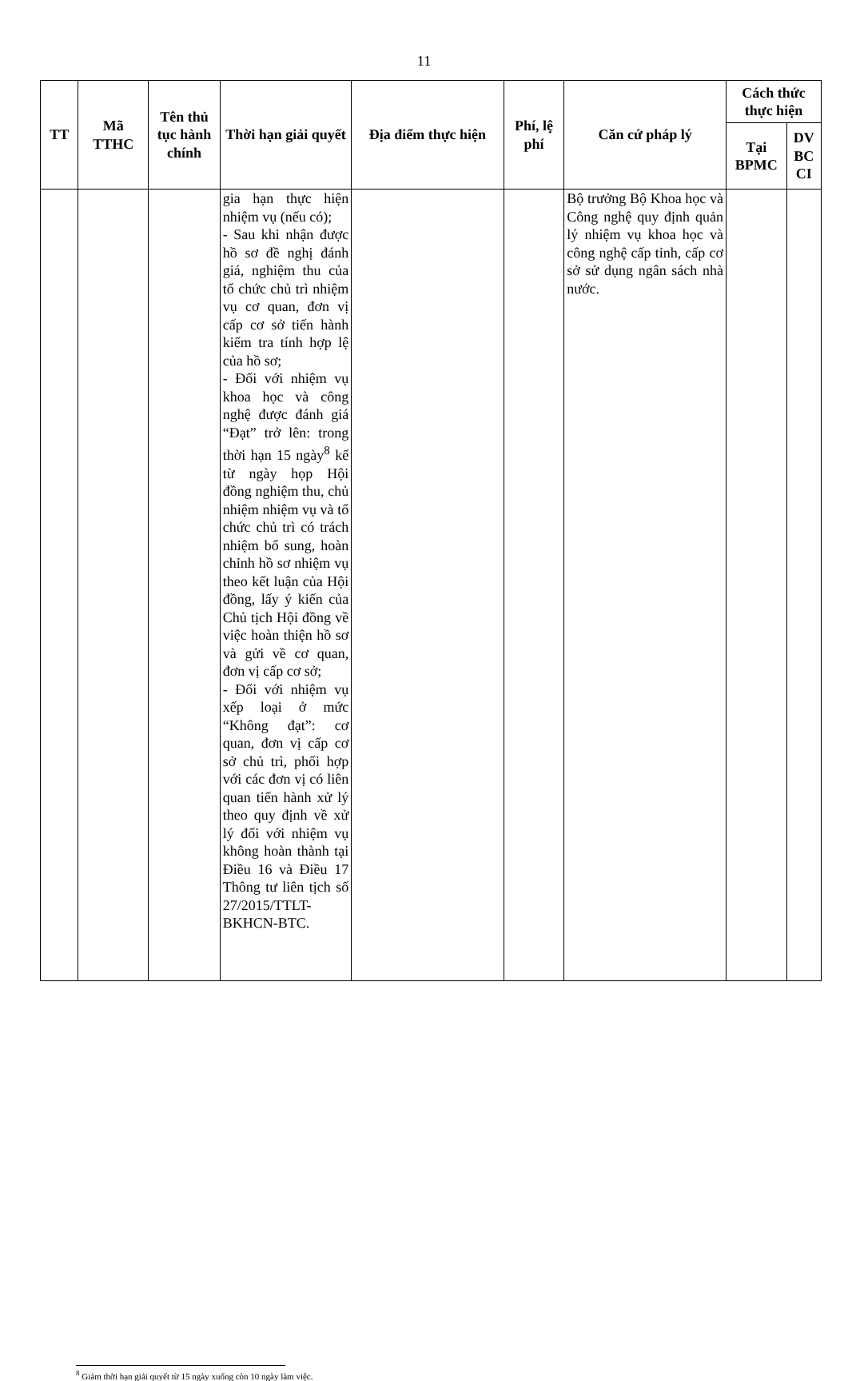11
| TT | Mã TTHC | Tên thủ tục hành chính | Thời hạn giải quyết | Địa điểm thực hiện | Phí, lệ phí | Căn cứ pháp lý | Cách thức thực hiện | |
| --- | --- | --- | --- | --- | --- | --- | --- | --- |
| | | | | | | | Tại BPMC | DV BC CI |
| | | | gia hạn thực hiện nhiệm vụ (nếu có); - Sau khi nhận được hồ sơ đề nghị đánh giá, nghiệm thu của tổ chức chủ trì nhiệm vụ cơ quan, đơn vị cấp cơ sở tiến hành kiểm tra tính hợp lệ của hồ sơ; - Đối với nhiệm vụ khoa học và công nghệ được đánh giá “Đạt” trở lên: trong thời hạn 15 ngày<sup>8</sup> kể từ ngày họp Hội đồng nghiệm thu, chủ nhiệm nhiệm vụ và tổ chức chủ trì có trách nhiệm bổ sung, hoàn chỉnh hồ sơ nhiệm vụ theo kết luận của Hội đồng, lấy ý kiến của Chủ tịch Hội đồng về việc hoàn thiện hồ sơ và gửi về cơ quan, đơn vị cấp cơ sở; - Đối với nhiệm vụ xếp loại ở mức “Không đạt”: cơ quan, đơn vị cấp cơ sở chủ trì, phối hợp với các đơn vị có liên quan tiến hành xử lý theo quy định về xử lý đối với nhiệm vụ không hoàn thành tại Điều 16 và Điều 17 Thông tư liên tịch số 27/2015/TTLT-BKHCN-BTC. | | | Bộ trưởng Bộ Khoa học và Công nghệ quy định quản lý nhiệm vụ khoa học và công nghệ cấp tỉnh, cấp cơ sở sử dụng ngân sách nhà nước. | | |
<sup>8</sup> Giảm thời hạn giải quyết từ 15 ngày xuống còn 10 ngày làm việc.